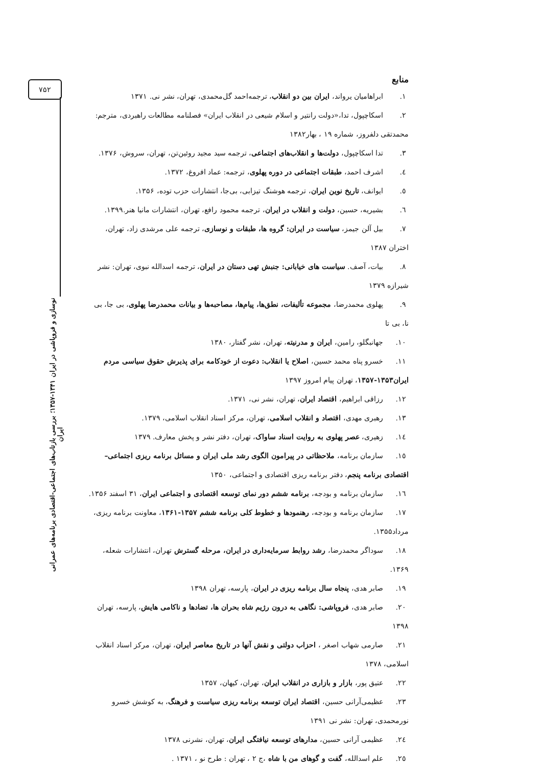۷۵۲
منابع
۱. ابراهامیان یرواند، ایران بین دو انقلاب، ترجمه‌احمد گل‌محمدی، تهران، نشر نی. ۱۳۷۱
۲. اسکاچپول، تدا،«دولت رانتیر و اسلام شیعی در انقلاب ایران» فصلنامه مطالعات راهبردی، مترجم: محمدتقی دلفروز، شماره ۱۹ ، بهار۱۳۸۲
۳. تدا اسکاچپول، دولت‌ها و انقلاب‌های اجتماعی، ترجمه سید مجید روئین‌تن، تهران، سروش، ۱۳۷۶.
٤. اشرف احمد، طبقات اجتماعی در دوره پهلوی، ترجمه: عماد افروغ، ۱۳۷۲.
٥. ایوانف، تاریخ نوین ایران، ترجمه هوشنگ تیزابی، بی‌جا، انتشارات حزب توده، ۱۳۵۶.
٦. بشیریه، حسین، دولت و انقلاب در ایران، ترجمه محمود رافع، تهران، انتشارات مانیا هنر.۱۳۹۹.
۷. بیل آلن جیمز، سیاست در ایران: گروه ها، طبقات و نوسازی، ترجمه علی مرشدی زاد، تهران، اختران ۱۳۸۷
۸. بیات، آصف. سیاست های خیابانی: جنبش تهی دستان در ایران، ترجمه اسدالله نبوی، تهران: نشر شیرازه ۱۳۷۹
۹. پهلوی محمدرضا، مجموعه تألیفات، نطق‌ها، پیام‌ها، مصاحبه‌ها و بیانات محمدرضا پهلوی، بی جا، بی نا، بی تا
۱۰. جهانبگلو، رامین، ایران و مدرنیته، تهران، نشر گفتار، ۱۳۸۰
۱۱. خسرو پناه محمد حسین، اصلاح یا انقلاب: دعوت از خودکامه برای پذیرش حقوق سیاسی مردم ایران۱۳۵۳-۱۳۵۷، تهران پیام امروز ۱۳۹۷
۱۲. رزاقی ابراهیم، اقتصاد ایران، تهران، نشر نی، ۱۳۷۱.
۱۳. رهبری مهدی، اقتصاد و انقلاب اسلامی، تهران، مرکز اسناد انقلاب اسلامی، ۱۳۷۹.
١٤. زهیری، عصر پهلوی به روایت اسناد ساواک، تهران، دفتر نشر و پخش معارف. ۱۳۷۹
۱٥. سازمان برنامه، ملاحظاتی در پیرامون الگوی رشد ملی ایران و مسائل برنامه ریزی اجتماعی– اقتصادی برنامه پنجم، دفتر برنامه ریزی اقتصادی و اجتماعی، ۱۳۵۰
١٦. سازمان برنامه و بودجه، برنامه ششم دور نمای توسعه اقتصادی و اجتماعی ایران، ۳۱ اسفند ۱۳۵۶.
۱۷. سازمان برنامه و بودجه، رهنمودها و خطوط کلی برنامه ششم ۱۳۵۷-۱۳۶۱، معاونت برنامه ریزی، مرداد۱۳۵۵.
۱۸. سوداگر محمدرضا، رشد روابط سرمایه‌داری در ایران، مرحله گسترش تهران، انتشارات شعله، ۱۳۶۹.
۱۹. صابر هدی، پنجاه سال برنامه ریزی در ایران، پارسه، تهران ۱۳۹۸
۲۰. صابر هدی، فروپاشی: نگاهی به درون رژیم شاه بحران ها، تضادها و ناکامی هایش، پارسه، تهران ۱۳۹۸
۲۱. صارمی شهاب اصغر ، احزاب دولتی و نقش آنها در تاریخ معاصر ایران، تهران، مرکز اسناد انقلاب اسلامی، ۱۳۷۸
۲۲. عتیق پور، بازار و بازاری در انقلاب ایران، تهران، کیهان، ۱۳۵۷
۲۳. عظیمی‌آرانی حسین، اقتصاد ایران توسعه برنامه ریزی سیاست و فرهنگ، به کوشش خسرو نورمحمدی، تهران: نشر نی ۱۳۹۱
٢٤. عظیمی آرانی حسین، مدارهای توسعه نیافتگی ایران، تهران، نشرنی ۱۳۷۸
٢٥. علم اسدالله، گفت و گوهای من با شاه ،ج ۲ ، تهران : طرح نو ، ۱۳۷۱ .
نوسازی و فروپاشی در ایران ۱۳۴۱-۱۳۵۷؛ بررسی بازتاب‌های اجتماعی-اقتصادی برنامه‌های عمرانی ایران